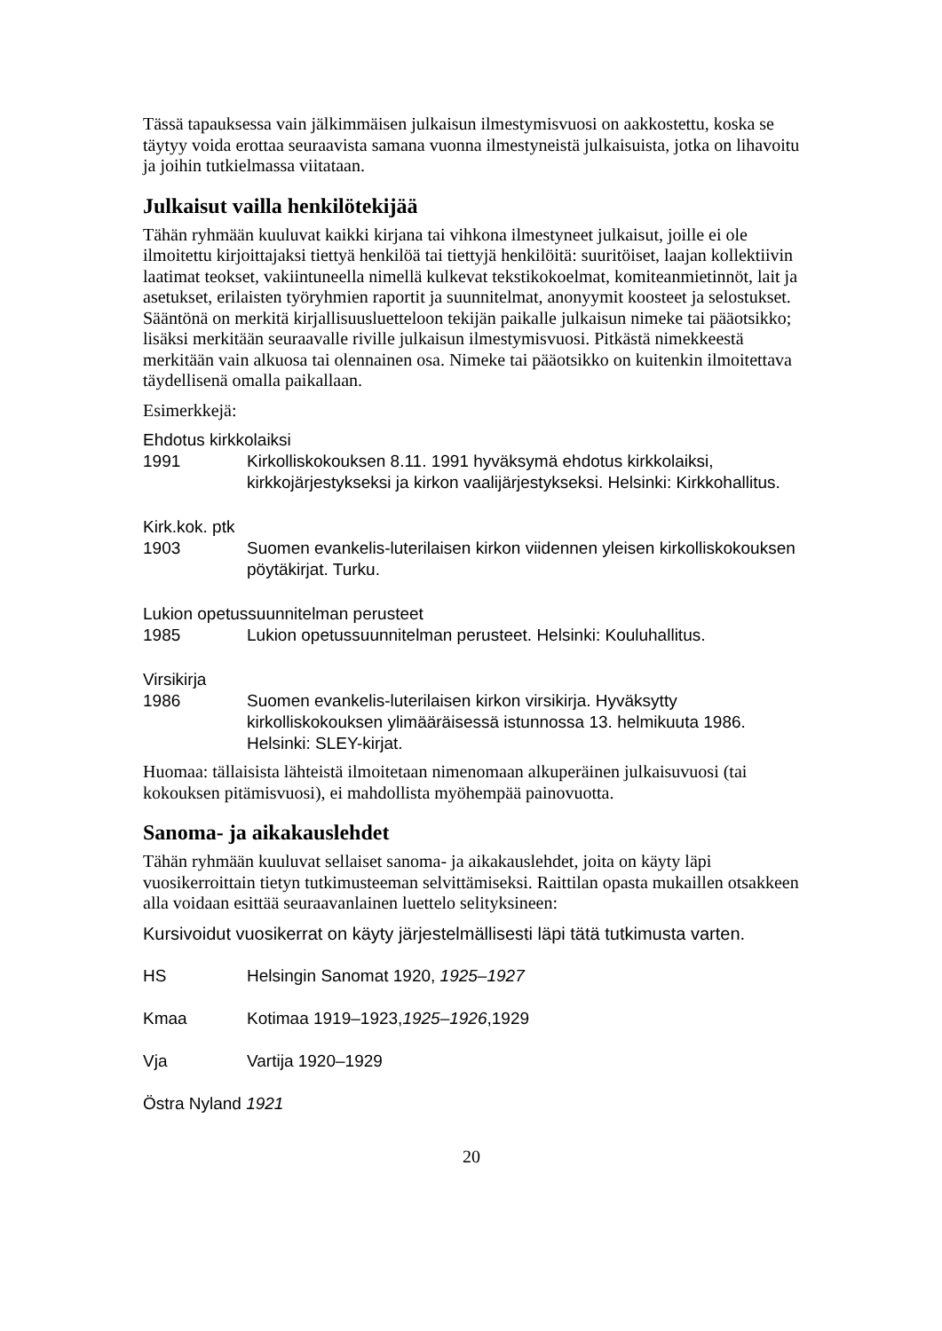Tässä tapauksessa vain jälkimmäisen julkaisun ilmestymisvuosi on aakkostettu, koska se täytyy voida erottaa seuraavista samana vuonna ilmestyneistä julkaisuista, jotka on lihavoitu ja joihin tutkielmassa viitataan.
Julkaisut vailla henkilötekijää
Tähän ryhmään kuuluvat kaikki kirjana tai vihkona ilmestyneet julkaisut, joille ei ole ilmoitettu kirjoittajaksi tiettyä henkilöä tai tiettyjä henkilöitä: suuritöiset, laajan kollektiivin laatimat teokset, vakiintuneella nimellä kulkevat tekstikokoelmat, komiteanmietinnöt, lait ja asetukset, erilaisten työryhmien raportit ja suunnitelmat, anonyymit koosteet ja selostukset. Sääntönä on merkitä kirjallisuusluetteloon tekijän paikalle julkaisun nimeke tai pääotsikko; lisäksi merkitään seuraavalle riville julkaisun ilmestymisvuosi. Pitkästä nimekkeestä merkitään vain alkuosa tai olennainen osa. Nimeke tai pääotsikko on kuitenkin ilmoitettava täydellisenä omalla paikallaan.
Esimerkkejä:
Ehdotus kirkkolaiksi
1991 Kirkolliskokouksen 8.11. 1991 hyväksymä ehdotus kirkkolaiksi, kirkkojärjestykseksi ja kirkon vaalijärjestykseksi. Helsinki: Kirkkohallitus.
Kirk.kok. ptk
1903 Suomen evankelis-luterilaisen kirkon viidennen yleisen kirkolliskokouksen pöytäkirjat. Turku.
Lukion opetussuunnitelman perusteet
1985 Lukion opetussuunnitelman perusteet. Helsinki: Kouluhallitus.
Virsikirja
1986 Suomen evankelis-luterilaisen kirkon virsikirja. Hyväksytty kirkolliskokouksen ylimääräisessä istunnossa 13. helmikuuta 1986. Helsinki: SLEY-kirjat.
Huomaa: tällaisista lähteistä ilmoitetaan nimenomaan alkuperäinen julkaisuvuosi (tai kokouksen pitämisvuosi), ei mahdollista myöhempää painovuotta.
Sanoma- ja aikakauslehdet
Tähän ryhmään kuuluvat sellaiset sanoma- ja aikakauslehdet, joita on käyty läpi vuosikerroittain tietyn tutkimusteeman selvittämiseksi. Raittilan opasta mukaillen otsakkeen alla voidaan esittää seuraavanlainen luettelo selityksineen:
Kursivoidut vuosikerrat on käyty järjestelmällisesti läpi tätä tutkimusta varten.
HS Helsingin Sanomat 1920, 1925–1927
Kmaa Kotimaa 1919–1923,1925–1926,1929
Vja Vartija 1920–1929
Östra Nyland 1921
20